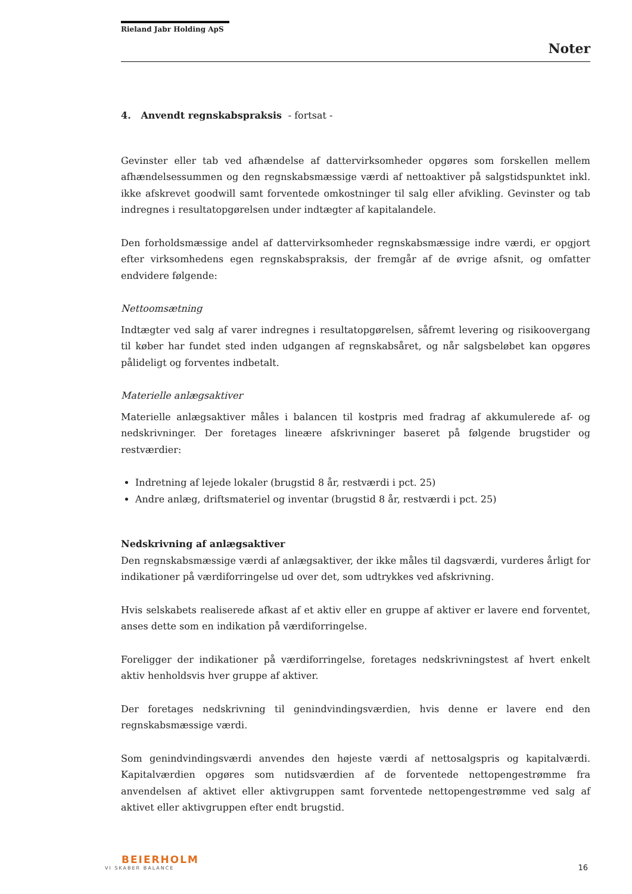Rieland Jabr Holding ApS
Noter
4. Anvendt regnskabspraksis - fortsat -
Gevinster eller tab ved afhændelse af dattervirksomheder opgøres som forskellen mellem afhændelsessummen og den regnskabsmæssige værdi af nettoaktiver på salgstidspunktet inkl. ikke afskrevet goodwill samt forventede omkostninger til salg eller afvikling. Gevinster og tab indregnes i resultatopgørelsen under indtægter af kapitalandele.
Den forholdsmæssige andel af dattervirksomheder regnskabsmæssige indre værdi, er opgjort efter virksomhedens egen regnskabspraksis, der fremgår af de øvrige afsnit, og omfatter endvidere følgende:
Nettoomsætning
Indtægter ved salg af varer indregnes i resultatopgørelsen, såfremt levering og risikoovergang til køber har fundet sted inden udgangen af regnskabsåret, og når salgsbeløbet kan opgøres pålideligt og forventes indbetalt.
Materielle anlægsaktiver
Materielle anlægsaktiver måles i balancen til kostpris med fradrag af akkumulerede af- og nedskrivninger. Der foretages lineære afskrivninger baseret på følgende brugstider og restværdier:
Indretning af lejede lokaler (brugstid 8 år, restværdi i pct. 25)
Andre anlæg, driftsmateriel og inventar (brugstid 8 år, restværdi i pct. 25)
Nedskrivning af anlægsaktiver
Den regnskabsmæssige værdi af anlægsaktiver, der ikke måles til dagsværdi, vurderes årligt for indikationer på værdiforringelse ud over det, som udtrykkes ved afskrivning.
Hvis selskabets realiserede afkast af et aktiv eller en gruppe af aktiver er lavere end forventet, anses dette som en indikation på værdiforringelse.
Foreligger der indikationer på værdiforringelse, foretages nedskrivningstest af hvert enkelt aktiv henholdsvis hver gruppe af aktiver.
Der foretages nedskrivning til genindvindingsværdien, hvis denne er lavere end den regnskabsmæssige værdi.
Som genindvindingsværdi anvendes den højeste værdi af nettosalgspris og kapitalværdi. Kapitalværdien opgøres som nutidsværdien af de forventede nettopengestrømme fra anvendelsen af aktivet eller aktivgruppen samt forventede nettopengestrømme ved salg af aktivet eller aktivgruppen efter endt brugstid.
BEIERHOLM
VI SKABER BALANCE
16